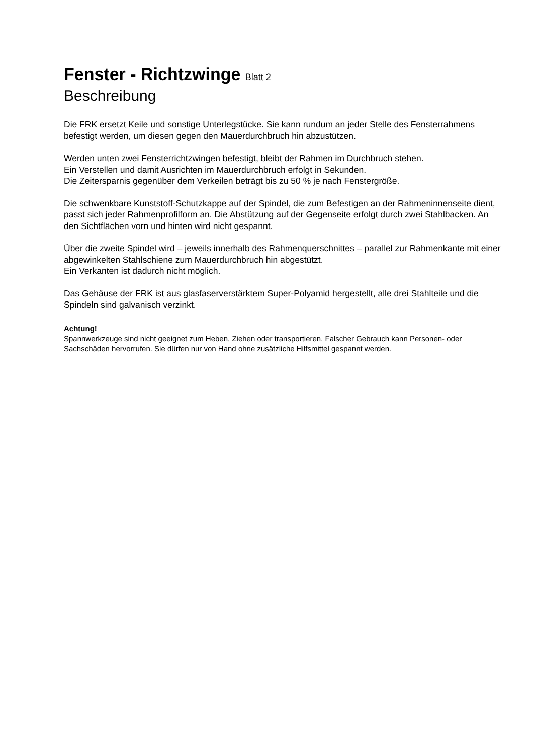Fenster - Richtzwinge Blatt 2
Beschreibung
Die FRK ersetzt Keile und sonstige Unterlegstücke. Sie kann rundum an jeder Stelle des Fensterrahmens befestigt werden, um diesen gegen den Mauerdurchbruch hin abzustützen.
Werden unten zwei Fensterrichtzwingen befestigt, bleibt der Rahmen im Durchbruch stehen.
Ein Verstellen und damit Ausrichten im Mauerdurchbruch erfolgt in Sekunden.
Die Zeitersparnis gegenüber dem Verkeilen beträgt bis zu 50 % je nach Fenstergröße.
Die schwenkbare Kunststoff-Schutzkappe auf der Spindel, die zum Befestigen an der Rahmeninnenseite dient, passt sich jeder Rahmenprofilform an. Die Abstützung auf der Gegenseite erfolgt durch zwei Stahlbacken. An den Sichtflächen vorn und hinten wird nicht gespannt.
Über die zweite Spindel wird – jeweils innerhalb des Rahmenquerschnittes – parallel zur Rahmenkante mit einer abgewinkelten Stahlschiene zum Mauerdurchbruch hin abgestützt.
Ein Verkanten ist dadurch nicht möglich.
Das Gehäuse der FRK ist aus glasfaserverstärktem Super-Polyamid hergestellt, alle drei Stahlteile und die Spindeln sind galvanisch verzinkt.
Achtung!
Spannwerkzeuge sind nicht geeignet zum Heben, Ziehen oder transportieren. Falscher Gebrauch kann Personen- oder Sachschäden hervorrufen. Sie dürfen nur von Hand ohne zusätzliche Hilfsmittel gespannt werden.